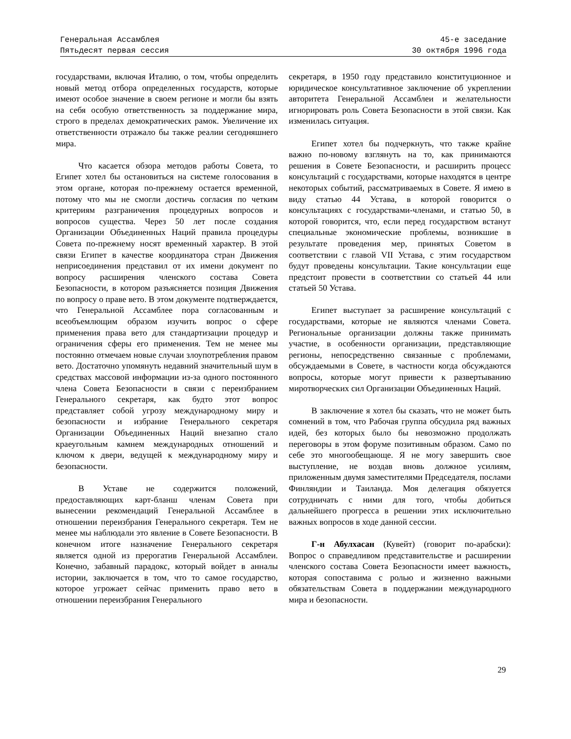Генеральная Ассамблея
Пятьдесят первая сессия
45-е заседание
30 октября 1996 года
государствами, включая Италию, о том, чтобы определить новый метод отбора определенных государств, которые имеют особое значение в своем регионе и могли бы взять на себя особую ответственность за поддержание мира, строго в пределах демократических рамок. Увеличение их ответственности отражало бы также реалии сегодняшнего мира.
Что касается обзора методов работы Совета, то Египет хотел бы остановиться на системе голосования в этом органе, которая по-прежнему остается временной, потому что мы не смогли достичь согласия по четким критериям разграничения процедурных вопросов и вопросов существа. Через 50 лет после создания Организации Объединенных Наций правила процедуры Совета по-прежнему носят временный характер. В этой связи Египет в качестве координатора стран Движения неприсоединения представил от их имени документ по вопросу расширения членского состава Совета Безопасности, в котором разъясняется позиция Движения по вопросу о праве вето. В этом документе подтверждается, что Генеральной Ассамблее пора согласованным и всеобъемлющим образом изучить вопрос о сфере применения права вето для стандартизации процедур и ограничения сферы его применения. Тем не менее мы постоянно отмечаем новые случаи злоупотребления правом вето. Достаточно упомянуть недавний значительный шум в средствах массовой информации из-за одного постоянного члена Совета Безопасности в связи с переизбранием Генерального секретаря, как будто этот вопрос представляет собой угрозу международному миру и безопасности и избрание Генерального секретаря Организации Объединенных Наций внезапно стало краеугольным камнем международных отношений и ключом к двери, ведущей к международному миру и безопасности.
В Уставе не содержится положений, предоставляющих карт-бланш членам Совета при вынесении рекомендаций Генеральной Ассамблее в отношении переизбрания Генерального секретаря. Тем не менее мы наблюдали это явление в Совете Безопасности. В конечном итоге назначение Генерального секретаря является одной из прерогатив Генеральной Ассамблеи. Конечно, забавный парадокс, который войдет в анналы истории, заключается в том, что то самое государство, которое угрожает сейчас применить право вето в отношении переизбрания Генерального
секретаря, в 1950 году представило конституционное и юридическое консультативное заключение об укреплении авторитета Генеральной Ассамблеи и желательности игнорировать роль Совета Безопасности в этой связи. Как изменилась ситуация.
Египет хотел бы подчеркнуть, что также крайне важно по-новому взглянуть на то, как принимаются решения в Совете Безопасности, и расширить процесс консультаций с государствами, которые находятся в центре некоторых событий, рассматриваемых в Совете. Я имею в виду статью 44 Устава, в которой говорится о консультациях с государствами-членами, и статью 50, в которой говорится, что, если перед государством встанут специальные экономические проблемы, возникшие в результате проведения мер, принятых Советом в соответствии с главой VII Устава, с этим государством будут проведены консультации. Такие консультации еще предстоит провести в соответствии со статьей 44 или статьей 50 Устава.
Египет выступает за расширение консультаций с государствами, которые не являются членами Совета. Региональные организации должны также принимать участие, в особенности организации, представляющие регионы, непосредственно связанные с проблемами, обсуждаемыми в Совете, в частности когда обсуждаются вопросы, которые могут привести к развертыванию миротворческих сил Организации Объединенных Наций.
В заключение я хотел бы сказать, что не может быть сомнений в том, что Рабочая группа обсудила ряд важных идей, без которых было бы невозможно продолжать переговоры в этом форуме позитивным образом. Само по себе это многообещающе. Я не могу завершить свое выступление, не воздав вновь должное усилиям, приложенным двумя заместителями Председателя, послами Финляндии и Таиланда. Моя делегация обязуется сотрудничать с ними для того, чтобы добиться дальнейшего прогресса в решении этих исключительно важных вопросов в ходе данной сессии.
Г-н Абулхасан (Кувейт) (говорит по-арабски): Вопрос о справедливом представительстве и расширении членского состава Совета Безопасности имеет важность, которая сопоставима с ролью и жизненно важными обязательствам Совета в поддержании международного мира и безопасности.
29